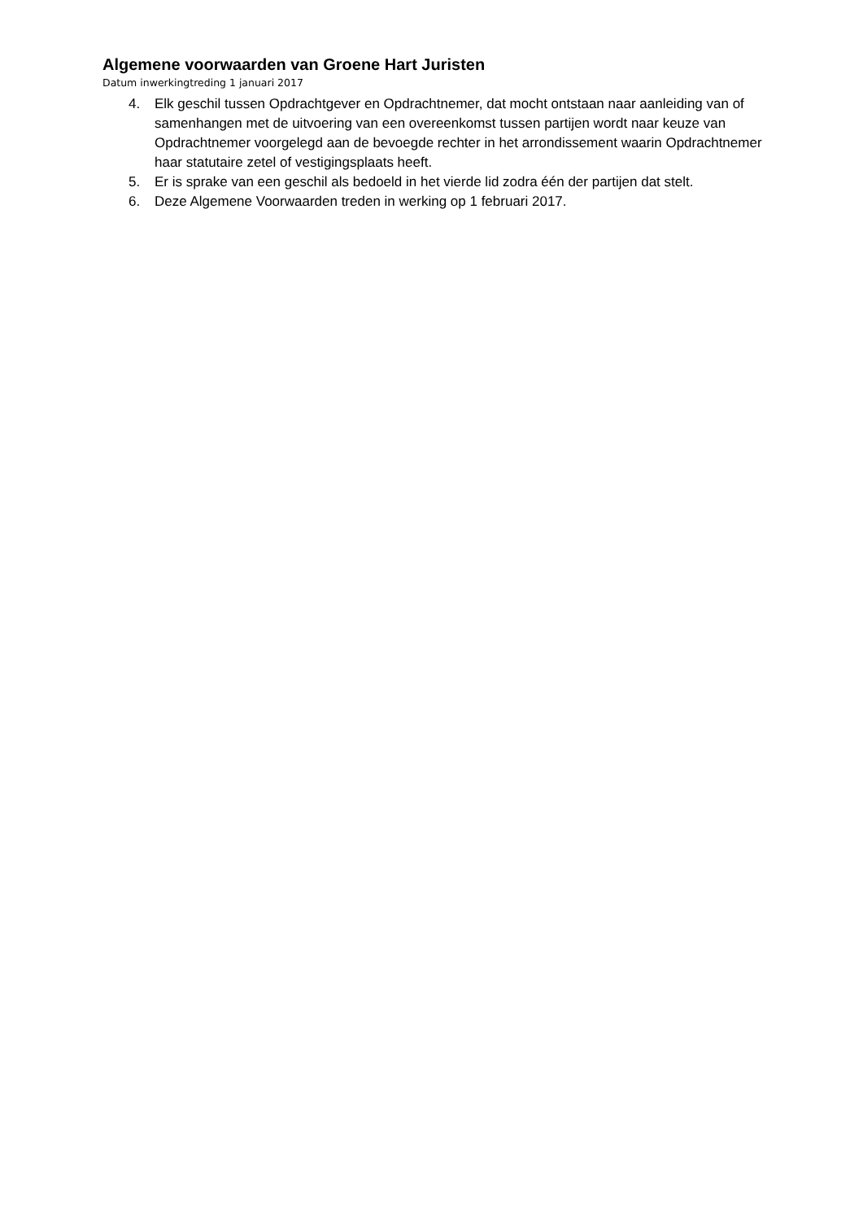Algemene voorwaarden van Groene Hart Juristen
Datum inwerkingtreding 1 januari 2017
4. Elk geschil tussen Opdrachtgever en Opdrachtnemer, dat mocht ontstaan naar aanleiding van of samenhangen met de uitvoering van een overeenkomst tussen partijen wordt naar keuze van Opdrachtnemer voorgelegd aan de bevoegde rechter in het arrondissement waarin Opdrachtnemer haar statutaire zetel of vestigingsplaats heeft.
5. Er is sprake van een geschil als bedoeld in het vierde lid zodra één der partijen dat stelt.
6. Deze Algemene Voorwaarden treden in werking op 1 februari 2017.